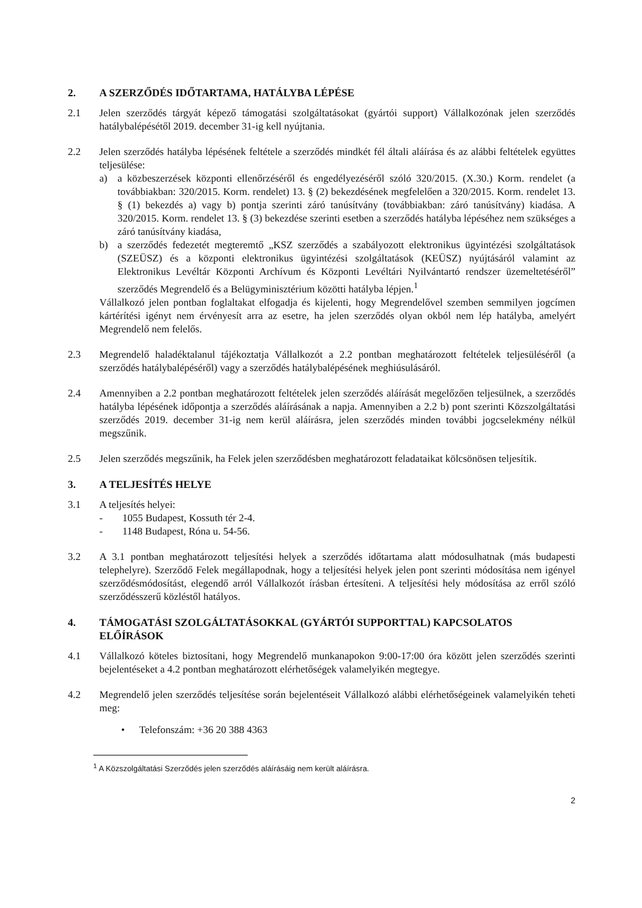2. A SZERZŐDÉS IDŐTARTAMA, HATÁLYBA LÉPÉSE
2.1 Jelen szerződés tárgyát képező támogatási szolgáltatásokat (gyártói support) Vállalkozónak jelen szerződés hatálybalépésétől 2019. december 31-ig kell nyújtania.
2.2 Jelen szerződés hatályba lépésének feltétele a szerződés mindkét fél általi aláírása és az alábbi feltételek együttes teljesülése:
a) a közbeszerzések központi ellenőrzéséről és engedélyezéséről szóló 320/2015. (X.30.) Korm. rendelet (a továbbiakban: 320/2015. Korm. rendelet) 13. § (2) bekezdésének megfelelően a 320/2015. Korm. rendelet 13. § (1) bekezdés a) vagy b) pontja szerinti záró tanúsítvány (továbbiakban: záró tanúsítvány) kiadása. A 320/2015. Korm. rendelet 13. § (3) bekezdése szerinti esetben a szerződés hatályba lépéséhez nem szükséges a záró tanúsítvány kiadása,
b) a szerződés fedezetét megteremtő „KSZ szerződés a szabályozott elektronikus ügyintézési szolgáltatások (SZEÜSZ) és a központi elektronikus ügyintézési szolgáltatások (KEÜSZ) nyújtásáról valamint az Elektronikus Levéltár Központi Archívum és Központi Levéltári Nyilvántartó rendszer üzemeltetéséről” szerződés Megrendelő és a Belügyminisztérium közötti hatályba lépjen.<sup>1</sup>
Vállalkozó jelen pontban foglaltakat elfogadja és kijelenti, hogy Megrendelővel szemben semmilyen jogcímen kártérítési igényt nem érvényesít arra az esetre, ha jelen szerződés olyan okból nem lép hatályba, amelyért Megrendelő nem felelős.
2.3 Megrendelő haladéktalanul tájékoztatja Vállalkozót a 2.2 pontban meghatározott feltételek teljesüléséről (a szerződés hatálybalépéséről) vagy a szerződés hatálybalépésének meghiúsulásáról.
2.4 Amennyiben a 2.2 pontban meghatározott feltételek jelen szerződés aláírását megelőzően teljesülnek, a szerződés hatályba lépésének időpontja a szerződés aláírásának a napja. Amennyiben a 2.2 b) pont szerinti Közszolgáltatási szerződés 2019. december 31-ig nem kerül aláírásra, jelen szerződés minden további jogcselekmény nélkül megszűnik.
2.5 Jelen szerződés megszűnik, ha Felek jelen szerződésben meghatározott feladataikat kölcsönösen teljesítik.
3. A TELJESÍTÉS HELYE
3.1 A teljesítés helyei:
- 1055 Budapest, Kossuth tér 2-4.
- 1148 Budapest, Róna u. 54-56.
3.2 A 3.1 pontban meghatározott teljesítési helyek a szerződés időtartama alatt módosulhatnak (más budapesti telephelyre). Szerződő Felek megállapodnak, hogy a teljesítési helyek jelen pont szerinti módosítása nem igényel szerződésmódosítást, elegendő arról Vállalkozót írásban értesíteni. A teljesítési hely módosítása az erről szóló szerződésszerű közléstől hatályos.
4. TÁMOGATÁSI SZOLGÁLTATÁSOKKAL (GYÁRTÓI SUPPORTTAL) KAPCSOLATOS ELŐÍRÁSOK
4.1 Vállalkozó köteles biztosítani, hogy Megrendelő munkanapokon 9:00-17:00 óra között jelen szerződés szerinti bejelentéseket a 4.2 pontban meghatározott elérhetőségek valamelyikén megtegye.
4.2 Megrendelő jelen szerződés teljesítése során bejelentéseit Vállalkozó alábbi elérhetőségeinek valamelyikén teheti meg:
• Telefonszám: +36 20 388 4363
<sup>1</sup> A Közszolgáltatási Szerződés jelen szerződés aláírásáig nem került aláírásra.
2